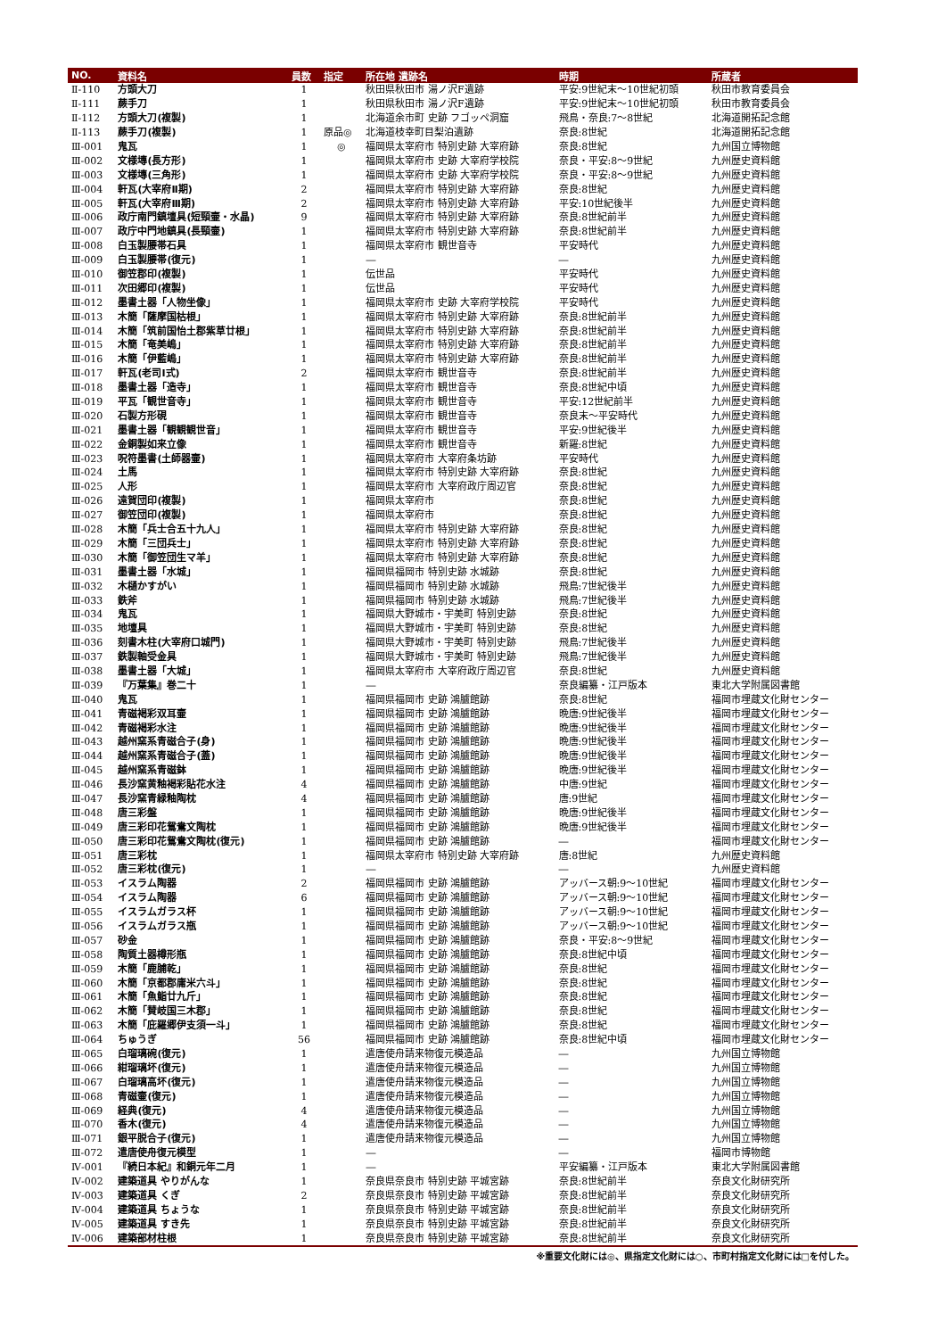| NO. | 資料名 | 員数 | 指定 | 所在地 遺跡名 | 時期 | 所蔵者 |
| --- | --- | --- | --- | --- | --- | --- |
| Ⅱ-110 | 方頭大刀 | 1 | | 秋田県秋田市 湯ノ沢F遺跡 | 平安:9世紀末～10世紀初頭 | 秋田市教育委員会 |
| Ⅱ-111 | 蕨手刀 | 1 | | 秋田県秋田市 湯ノ沢F遺跡 | 平安:9世紀末～10世紀初頭 | 秋田市教育委員会 |
| Ⅱ-112 | 方頭大刀(複製) | 1 | | 北海道余市町 史跡 フゴッペ洞窟 | 飛鳥・奈良:7～8世紀 | 北海道開拓記念館 |
| Ⅱ-113 | 蕨手刀(複製) | 1 | 原品◎ | 北海道枝幸町目梨泊遺跡 | 奈良:8世紀 | 北海道開拓記念館 |
| Ⅲ-001 | 鬼瓦 | 1 | ◎ | 福岡県太宰府市 特別史跡 大宰府跡 | 奈良:8世紀 | 九州国立博物館 |
| Ⅲ-002 | 文様塼(長方形) | 1 | | 福岡県太宰府市 史跡 大宰府学校院 | 奈良・平安:8～9世紀 | 九州歴史資料館 |
| Ⅲ-003 | 文様塼(三角形) | 1 | | 福岡県太宰府市 史跡 大宰府学校院 | 奈良・平安:8～9世紀 | 九州歴史資料館 |
| Ⅲ-004 | 軒瓦(大宰府Ⅱ期) | 2 | | 福岡県太宰府市 特別史跡 大宰府跡 | 奈良:8世紀 | 九州歴史資料館 |
| Ⅲ-005 | 軒瓦(大宰府Ⅲ期) | 2 | | 福岡県太宰府市 特別史跡 大宰府跡 | 平安:10世紀後半 | 九州歴史資料館 |
| Ⅲ-006 | 政庁南門鎮壇具(短頸壷・水晶) | 9 | | 福岡県太宰府市 特別史跡 大宰府跡 | 奈良:8世紀前半 | 九州歴史資料館 |
| Ⅲ-007 | 政庁中門地鎮具(長頸壷) | 1 | | 福岡県太宰府市 特別史跡 大宰府跡 | 奈良:8世紀前半 | 九州歴史資料館 |
| Ⅲ-008 | 白玉製腰帯石具 | 1 | | 福岡県太宰府市 観世音寺 | 平安時代 | 九州歴史資料館 |
| Ⅲ-009 | 白玉製腰帯(復元) | 1 | | ― | ― | 九州歴史資料館 |
| Ⅲ-010 | 御笠郡印(複製) | 1 | | 伝世品 | 平安時代 | 九州歴史資料館 |
| Ⅲ-011 | 次田郷印(複製) | 1 | | 伝世品 | 平安時代 | 九州歴史資料館 |
| Ⅲ-012 | 墨書土器「人物坐像」 | 1 | | 福岡県太宰府市 史跡 大宰府学校院 | 平安時代 | 九州歴史資料館 |
| Ⅲ-013 | 木簡「薩摩国枯根」 | 1 | | 福岡県太宰府市 特別史跡 大宰府跡 | 奈良:8世紀前半 | 九州歴史資料館 |
| Ⅲ-014 | 木簡「筑前国怡土郡紫草廿根」 | 1 | | 福岡県太宰府市 特別史跡 大宰府跡 | 奈良:8世紀前半 | 九州歴史資料館 |
| Ⅲ-015 | 木簡「奄美嶋」 | 1 | | 福岡県太宰府市 特別史跡 大宰府跡 | 奈良:8世紀前半 | 九州歴史資料館 |
| Ⅲ-016 | 木簡「伊藍嶋」 | 1 | | 福岡県太宰府市 特別史跡 大宰府跡 | 奈良:8世紀前半 | 九州歴史資料館 |
| Ⅲ-017 | 軒瓦(老司Ⅰ式) | 2 | | 福岡県太宰府市 観世音寺 | 奈良:8世紀前半 | 九州歴史資料館 |
| Ⅲ-018 | 墨書土器「造寺」 | 1 | | 福岡県太宰府市 観世音寺 | 奈良:8世紀中頃 | 九州歴史資料館 |
| Ⅲ-019 | 平瓦「観世音寺」 | 1 | | 福岡県太宰府市 観世音寺 | 平安:12世紀前半 | 九州歴史資料館 |
| Ⅲ-020 | 石製方形硯 | 1 | | 福岡県太宰府市 観世音寺 | 奈良末～平安時代 | 九州歴史資料館 |
| Ⅲ-021 | 墨書土器「観観観世音」 | 1 | | 福岡県太宰府市 観世音寺 | 平安:9世紀後半 | 九州歴史資料館 |
| Ⅲ-022 | 金銅製如来立像 | 1 | | 福岡県太宰府市 観世音寺 | 新羅:8世紀 | 九州歴史資料館 |
| Ⅲ-023 | 呪符墨書(土師器壷) | 1 | | 福岡県太宰府市 大宰府条坊跡 | 平安時代 | 九州歴史資料館 |
| Ⅲ-024 | 土馬 | 1 | | 福岡県太宰府市 特別史跡 大宰府跡 | 奈良:8世紀 | 九州歴史資料館 |
| Ⅲ-025 | 人形 | 1 | | 福岡県太宰府市 大宰府政庁周辺官 | 奈良:8世紀 | 九州歴史資料館 |
| Ⅲ-026 | 遠賀団印(複製) | 1 | | 福岡県太宰府市 | 奈良:8世紀 | 九州歴史資料館 |
| Ⅲ-027 | 御笠団印(複製) | 1 | | 福岡県太宰府市 | 奈良:8世紀 | 九州歴史資料館 |
| Ⅲ-028 | 木簡「兵士合五十九人」 | 1 | | 福岡県太宰府市 特別史跡 大宰府跡 | 奈良:8世紀 | 九州歴史資料館 |
| Ⅲ-029 | 木簡「三団兵士」 | 1 | | 福岡県太宰府市 特別史跡 大宰府跡 | 奈良:8世紀 | 九州歴史資料館 |
| Ⅲ-030 | 木簡「御笠団生マ羊」 | 1 | | 福岡県太宰府市 特別史跡 大宰府跡 | 奈良:8世紀 | 九州歴史資料館 |
| Ⅲ-031 | 墨書土器「水城」 | 1 | | 福岡県福岡市 特別史跡 水城跡 | 奈良:8世紀 | 九州歴史資料館 |
| Ⅲ-032 | 木樋かすがい | 1 | | 福岡県福岡市 特別史跡 水城跡 | 飛鳥:7世紀後半 | 九州歴史資料館 |
| Ⅲ-033 | 鉄斧 | 1 | | 福岡県福岡市 特別史跡 水城跡 | 飛鳥:7世紀後半 | 九州歴史資料館 |
| Ⅲ-034 | 鬼瓦 | 1 | | 福岡県大野城市・宇美町 特別史跡 | 奈良:8世紀 | 九州歴史資料館 |
| Ⅲ-035 | 地壇具 | 1 | | 福岡県大野城市・宇美町 特別史跡 | 奈良:8世紀 | 九州歴史資料館 |
| Ⅲ-036 | 刻書木柱(大宰府口城門) | 1 | | 福岡県大野城市・宇美町 特別史跡 | 飛鳥:7世紀後半 | 九州歴史資料館 |
| Ⅲ-037 | 鉄製軸受金具 | 1 | | 福岡県大野城市・宇美町 特別史跡 | 飛鳥:7世紀後半 | 九州歴史資料館 |
| Ⅲ-038 | 墨書土器「大城」 | 1 | | 福岡県太宰府市 大宰府政庁周辺官 | 奈良:8世紀 | 九州歴史資料館 |
| Ⅲ-039 | 『万葉集』巻二十 | 1 | | ― | 奈良編纂・江戸版本 | 東北大学附属図書館 |
| Ⅲ-040 | 鬼瓦 | 1 | | 福岡県福岡市 史跡 鴻臚館跡 | 奈良:8世紀 | 福岡市埋蔵文化財センター |
| Ⅲ-041 | 青磁褐彩双耳壷 | 1 | | 福岡県福岡市 史跡 鴻臚館跡 | 晩唐:9世紀後半 | 福岡市埋蔵文化財センター |
| Ⅲ-042 | 青磁褐彩水注 | 1 | | 福岡県福岡市 史跡 鴻臚館跡 | 晩唐:9世紀後半 | 福岡市埋蔵文化財センター |
| Ⅲ-043 | 越州窯系青磁合子(身) | 1 | | 福岡県福岡市 史跡 鴻臚館跡 | 晩唐:9世紀後半 | 福岡市埋蔵文化財センター |
| Ⅲ-044 | 越州窯系青磁合子(蓋) | 1 | | 福岡県福岡市 史跡 鴻臚館跡 | 晩唐:9世紀後半 | 福岡市埋蔵文化財センター |
| Ⅲ-045 | 越州窯系青磁鉢 | 1 | | 福岡県福岡市 史跡 鴻臚館跡 | 晩唐:9世紀後半 | 福岡市埋蔵文化財センター |
| Ⅲ-046 | 長沙窯黄釉褐彩貼花水注 | 4 | | 福岡県福岡市 史跡 鴻臚館跡 | 中唐:9世紀 | 福岡市埋蔵文化財センター |
| Ⅲ-047 | 長沙窯青緑釉陶枕 | 4 | | 福岡県福岡市 史跡 鴻臚館跡 | 唐:9世紀 | 福岡市埋蔵文化財センター |
| Ⅲ-048 | 唐三彩盤 | 1 | | 福岡県福岡市 史跡 鴻臚館跡 | 晩唐:9世紀後半 | 福岡市埋蔵文化財センター |
| Ⅲ-049 | 唐三彩印花鴛鴦文陶枕 | 1 | | 福岡県福岡市 史跡 鴻臚館跡 | 晩唐:9世紀後半 | 福岡市埋蔵文化財センター |
| Ⅲ-050 | 唐三彩印花鴛鴦文陶枕(復元) | 1 | | 福岡県福岡市 史跡 鴻臚館跡 | ― | 福岡市埋蔵文化財センター |
| Ⅲ-051 | 唐三彩枕 | 1 | | 福岡県太宰府市 特別史跡 大宰府跡 | 唐:8世紀 | 九州歴史資料館 |
| Ⅲ-052 | 唐三彩枕(復元) | 1 | | ― | ― | 九州歴史資料館 |
| Ⅲ-053 | イスラム陶器 | 2 | | 福岡県福岡市 史跡 鴻臚館跡 | アッバース朝:9～10世紀 | 福岡市埋蔵文化財センター |
| Ⅲ-054 | イスラム陶器 | 6 | | 福岡県福岡市 史跡 鴻臚館跡 | アッバース朝:9～10世紀 | 福岡市埋蔵文化財センター |
| Ⅲ-055 | イスラムガラス杯 | 1 | | 福岡県福岡市 史跡 鴻臚館跡 | アッバース朝:9～10世紀 | 福岡市埋蔵文化財センター |
| Ⅲ-056 | イスラムガラス瓶 | 1 | | 福岡県福岡市 史跡 鴻臚館跡 | アッバース朝:9～10世紀 | 福岡市埋蔵文化財センター |
| Ⅲ-057 | 砂金 | 1 | | 福岡県福岡市 史跡 鴻臚館跡 | 奈良・平安:8～9世紀 | 福岡市埋蔵文化財センター |
| Ⅲ-058 | 陶質土器樽形瓶 | 1 | | 福岡県福岡市 史跡 鴻臚館跡 | 奈良:8世紀中頃 | 福岡市埋蔵文化財センター |
| Ⅲ-059 | 木簡「鹿脯乾」 | 1 | | 福岡県福岡市 史跡 鴻臚館跡 | 奈良:8世紀 | 福岡市埋蔵文化財センター |
| Ⅲ-060 | 木簡「京都郡庸米六斗」 | 1 | | 福岡県福岡市 史跡 鴻臚館跡 | 奈良:8世紀 | 福岡市埋蔵文化財センター |
| Ⅲ-061 | 木簡「魚鮨廿九斤」 | 1 | | 福岡県福岡市 史跡 鴻臚館跡 | 奈良:8世紀 | 福岡市埋蔵文化財センター |
| Ⅲ-062 | 木簡「賛岐国三木郡」 | 1 | | 福岡県福岡市 史跡 鴻臚館跡 | 奈良:8世紀 | 福岡市埋蔵文化財センター |
| Ⅲ-063 | 木簡「庇羅郷伊支須一斗」 | 1 | | 福岡県福岡市 史跡 鴻臚館跡 | 奈良:8世紀 | 福岡市埋蔵文化財センター |
| Ⅲ-064 | ちゅうぎ | 56 | | 福岡県福岡市 史跡 鴻臚館跡 | 奈良:8世紀中頃 | 福岡市埋蔵文化財センター |
| Ⅲ-065 | 白瑠璃碗(復元) | 1 | | 遣唐使舟請来物復元模造品 | ― | 九州国立博物館 |
| Ⅲ-066 | 紺瑠璃坏(復元) | 1 | | 遣唐使舟請来物復元模造品 | ― | 九州国立博物館 |
| Ⅲ-067 | 白瑠璃高坏(復元) | 1 | | 遣唐使舟請来物復元模造品 | ― | 九州国立博物館 |
| Ⅲ-068 | 青磁壷(復元) | 1 | | 遣唐使舟請来物復元模造品 | ― | 九州国立博物館 |
| Ⅲ-069 | 経典(復元) | 4 | | 遣唐使舟請来物復元模造品 | ― | 九州国立博物館 |
| Ⅲ-070 | 香木(復元) | 4 | | 遣唐使舟請来物復元模造品 | ― | 九州国立博物館 |
| Ⅲ-071 | 銀平脱合子(復元) | 1 | | 遣唐使舟請来物復元模造品 | ― | 九州国立博物館 |
| Ⅲ-072 | 遣唐使舟復元模型 | 1 | | ― | ― | 福岡市博物館 |
| Ⅳ-001 | 『続日本紀』和銅元年二月 | 1 | | ― | 平安編纂・江戸版本 | 東北大学附属図書館 |
| Ⅳ-002 | 建築道具 やりがんな | 1 | | 奈良県奈良市 特別史跡 平城宮跡 | 奈良:8世紀前半 | 奈良文化財研究所 |
| Ⅳ-003 | 建築道具 くぎ | 2 | | 奈良県奈良市 特別史跡 平城宮跡 | 奈良:8世紀前半 | 奈良文化財研究所 |
| Ⅳ-004 | 建築道具 ちょうな | 1 | | 奈良県奈良市 特別史跡 平城宮跡 | 奈良:8世紀前半 | 奈良文化財研究所 |
| Ⅳ-005 | 建築道具 すき先 | 1 | | 奈良県奈良市 特別史跡 平城宮跡 | 奈良:8世紀前半 | 奈良文化財研究所 |
| Ⅳ-006 | 建築部材柱根 | 1 | | 奈良県奈良市 特別史跡 平城宮跡 | 奈良:8世紀前半 | 奈良文化財研究所 |
※重要文化財には◎、県指定文化財には○、市町村指定文化財には□を付した。